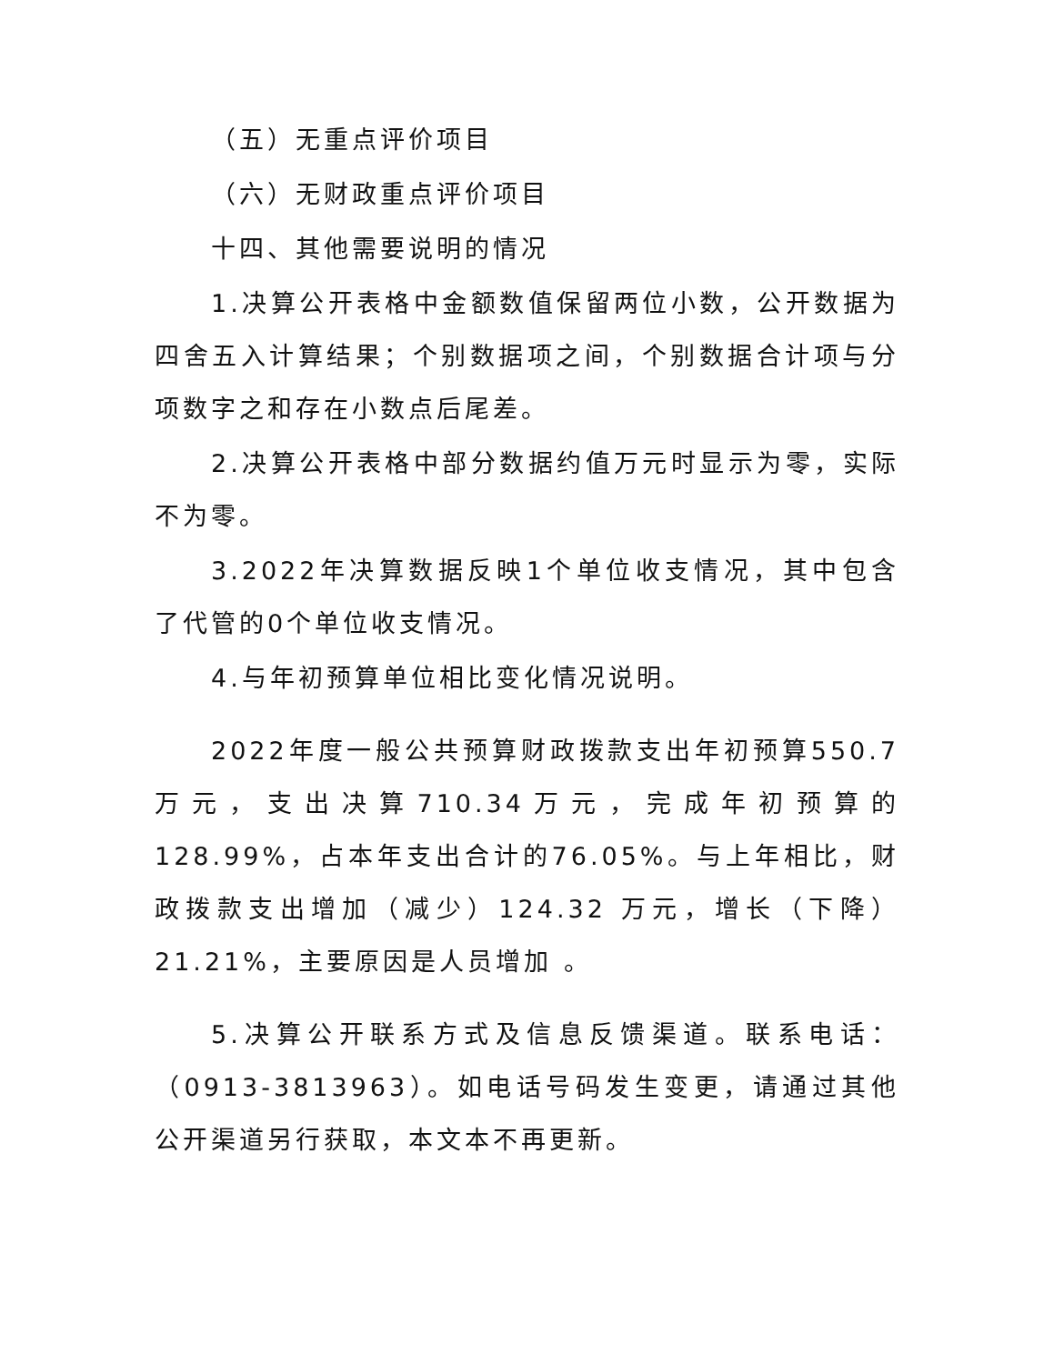（五）无重点评价项目
（六）无财政重点评价项目
十四、其他需要说明的情况
1.决算公开表格中金额数值保留两位小数，公开数据为四舍五入计算结果；个别数据项之间，个别数据合计项与分项数字之和存在小数点后尾差。
2.决算公开表格中部分数据约值万元时显示为零，实际不为零。
3.2022年决算数据反映1个单位收支情况，其中包含了代管的0个单位收支情况。
4.与年初预算单位相比变化情况说明。
2022年度一般公共预算财政拨款支出年初预算550.7万元，支出决算710.34万元，完成年初预算的128.99%，占本年支出合计的76.05%。与上年相比，财政拨款支出增加（减少）124.32 万元，增长（下降）21.21%，主要原因是人员增加 。
5.决算公开联系方式及信息反馈渠道。联系电话：（0913-3813963）。如电话号码发生变更，请通过其他公开渠道另行获取，本文本不再更新。